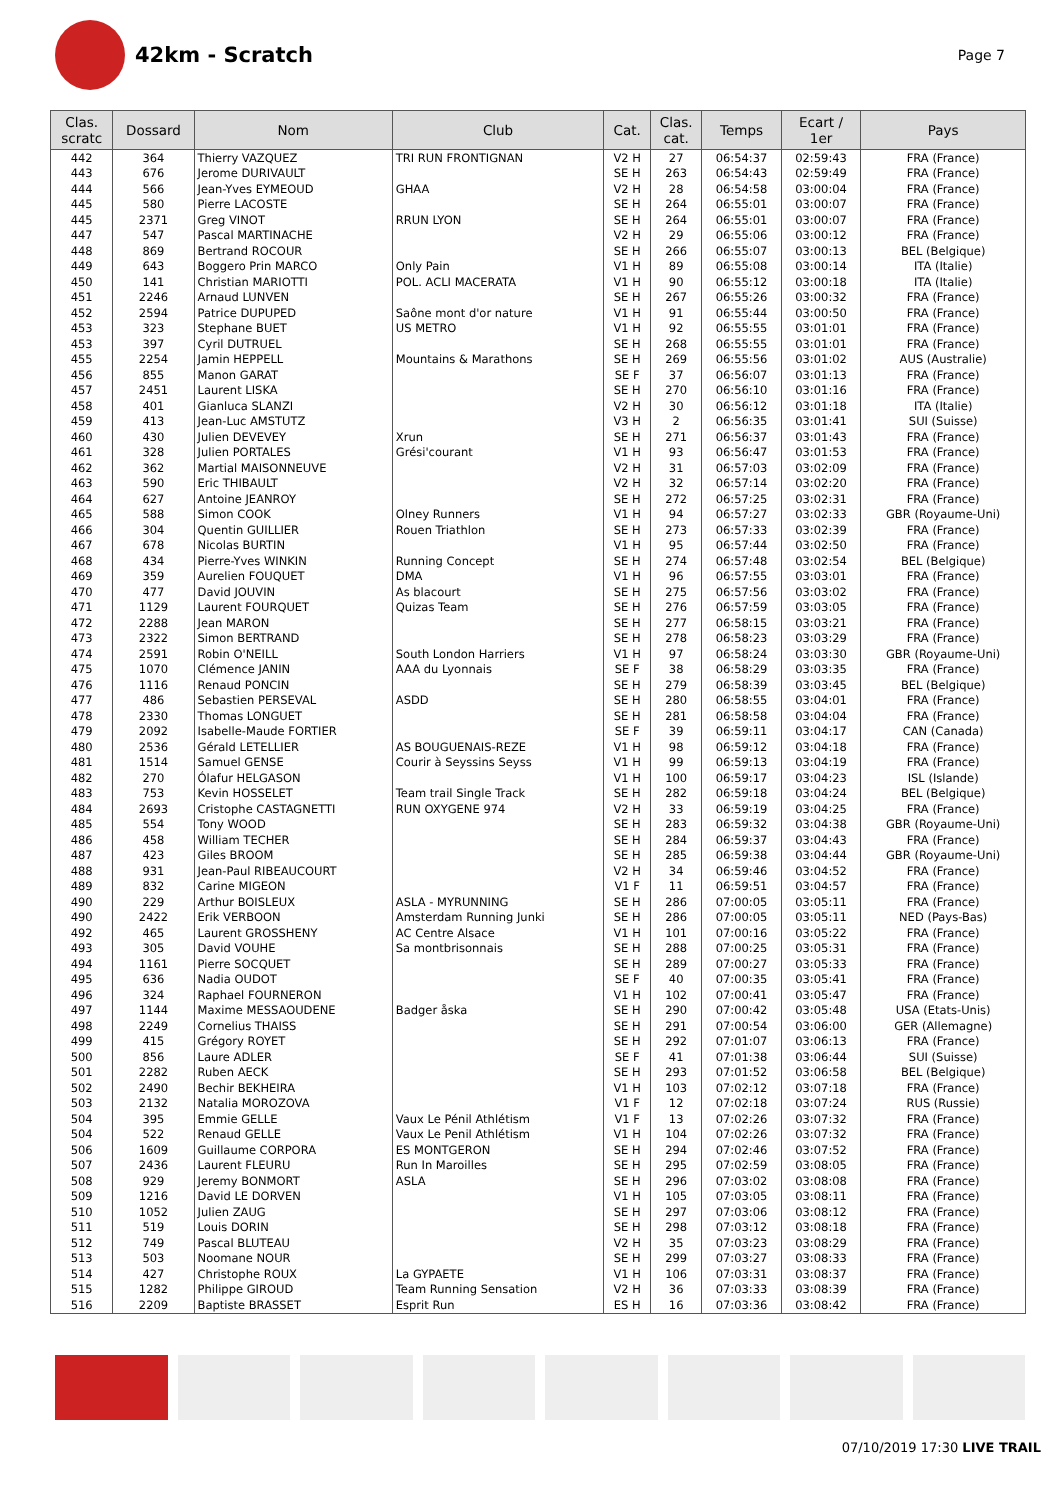42km - Scratch
Page 7
| Clas. scratc | Dossard | Nom | Club | Cat. | Clas. cat. | Temps | Ecart / 1er | Pays |
| --- | --- | --- | --- | --- | --- | --- | --- | --- |
| 442 | 364 | Thierry VAZQUEZ | TRI RUN FRONTIGNAN | V2 H | 27 | 06:54:37 | 02:59:43 | FRA (France) |
| 443 | 676 | Jerome DURIVAULT | | SE H | 263 | 06:54:43 | 02:59:49 | FRA (France) |
| 444 | 566 | Jean-Yves EYMEOUD | GHAA | V2 H | 28 | 06:54:58 | 03:00:04 | FRA (France) |
| 445 | 580 | Pierre LACOSTE | | SE H | 264 | 06:55:01 | 03:00:07 | FRA (France) |
| 445 | 2371 | Greg VINOT | RRUN LYON | SE H | 264 | 06:55:01 | 03:00:07 | FRA (France) |
| 447 | 547 | Pascal MARTINACHE | | V2 H | 29 | 06:55:06 | 03:00:12 | FRA (France) |
| 448 | 869 | Bertrand ROCOUR | | SE H | 266 | 06:55:07 | 03:00:13 | BEL (Belgique) |
| 449 | 643 | Boggero Prin MARCO | Only Pain | V1 H | 89 | 06:55:08 | 03:00:14 | ITA (Italie) |
| 450 | 141 | Christian MARIOTTI | POL. ACLI MACERATA | V1 H | 90 | 06:55:12 | 03:00:18 | ITA (Italie) |
| 451 | 2246 | Arnaud LUNVEN | | SE H | 267 | 06:55:26 | 03:00:32 | FRA (France) |
| 452 | 2594 | Patrice DUPUPED | Saône mont d'or nature | V1 H | 91 | 06:55:44 | 03:00:50 | FRA (France) |
| 453 | 323 | Stephane BUET | US METRO | V1 H | 92 | 06:55:55 | 03:01:01 | FRA (France) |
| 453 | 397 | Cyril DUTRUEL | | SE H | 268 | 06:55:55 | 03:01:01 | FRA (France) |
| 455 | 2254 | Jamin HEPPELL | Mountains & Marathons | SE H | 269 | 06:55:56 | 03:01:02 | AUS (Australie) |
| 456 | 855 | Manon GARAT | | SE F | 37 | 06:56:07 | 03:01:13 | FRA (France) |
| 457 | 2451 | Laurent LISKA | | SE H | 270 | 06:56:10 | 03:01:16 | FRA (France) |
| 458 | 401 | Gianluca SLANZI | | V2 H | 30 | 06:56:12 | 03:01:18 | ITA (Italie) |
| 459 | 413 | Jean-Luc AMSTUTZ | | V3 H | 2 | 06:56:35 | 03:01:41 | SUI (Suisse) |
| 460 | 430 | Julien DEVEVEY | Xrun | SE H | 271 | 06:56:37 | 03:01:43 | FRA (France) |
| 461 | 328 | Julien PORTALES | Grési'courant | V1 H | 93 | 06:56:47 | 03:01:53 | FRA (France) |
| 462 | 362 | Martial MAISONNEUVE | | V2 H | 31 | 06:57:03 | 03:02:09 | FRA (France) |
| 463 | 590 | Eric THIBAULT | | V2 H | 32 | 06:57:14 | 03:02:20 | FRA (France) |
| 464 | 627 | Antoine JEANROY | | SE H | 272 | 06:57:25 | 03:02:31 | FRA (France) |
| 465 | 588 | Simon COOK | Olney Runners | V1 H | 94 | 06:57:27 | 03:02:33 | GBR (Royaume-Uni) |
| 466 | 304 | Quentin GUILLIER | Rouen Triathlon | SE H | 273 | 06:57:33 | 03:02:39 | FRA (France) |
| 467 | 678 | Nicolas BURTIN | | V1 H | 95 | 06:57:44 | 03:02:50 | FRA (France) |
| 468 | 434 | Pierre-Yves WINKIN | Running Concept | SE H | 274 | 06:57:48 | 03:02:54 | BEL (Belgique) |
| 469 | 359 | Aurelien FOUQUET | DMA | V1 H | 96 | 06:57:55 | 03:03:01 | FRA (France) |
| 470 | 477 | David JOUVIN | As blacourt | SE H | 275 | 06:57:56 | 03:03:02 | FRA (France) |
| 471 | 1129 | Laurent FOURQUET | Quizas Team | SE H | 276 | 06:57:59 | 03:03:05 | FRA (France) |
| 472 | 2288 | Jean MARON | | SE H | 277 | 06:58:15 | 03:03:21 | FRA (France) |
| 473 | 2322 | Simon BERTRAND | | SE H | 278 | 06:58:23 | 03:03:29 | FRA (France) |
| 474 | 2591 | Robin O'NEILL | South London Harriers | V1 H | 97 | 06:58:24 | 03:03:30 | GBR (Royaume-Uni) |
| 475 | 1070 | Clémence JANIN | AAA du Lyonnais | SE F | 38 | 06:58:29 | 03:03:35 | FRA (France) |
| 476 | 1116 | Renaud PONCIN | | SE H | 279 | 06:58:39 | 03:03:45 | BEL (Belgique) |
| 477 | 486 | Sebastien PERSEVAL | ASDD | SE H | 280 | 06:58:55 | 03:04:01 | FRA (France) |
| 478 | 2330 | Thomas LONGUET | | SE H | 281 | 06:58:58 | 03:04:04 | FRA (France) |
| 479 | 2092 | Isabelle-Maude FORTIER | | SE F | 39 | 06:59:11 | 03:04:17 | CAN (Canada) |
| 480 | 2536 | Gérald LETELLIER | AS BOUGUENAIS-REZE | V1 H | 98 | 06:59:12 | 03:04:18 | FRA (France) |
| 481 | 1514 | Samuel GENSE | Courir à Seyssins Seyss | V1 H | 99 | 06:59:13 | 03:04:19 | FRA (France) |
| 482 | 270 | Ólafur HELGASON | | V1 H | 100 | 06:59:17 | 03:04:23 | ISL (Islande) |
| 483 | 753 | Kevin HOSSELET | Team trail Single Track | SE H | 282 | 06:59:18 | 03:04:24 | BEL (Belgique) |
| 484 | 2693 | Cristophe CASTAGNETTI | RUN OXYGENE 974 | V2 H | 33 | 06:59:19 | 03:04:25 | FRA (France) |
| 485 | 554 | Tony WOOD | | SE H | 283 | 06:59:32 | 03:04:38 | GBR (Royaume-Uni) |
| 486 | 458 | William TECHER | | SE H | 284 | 06:59:37 | 03:04:43 | FRA (France) |
| 487 | 423 | Giles BROOM | | SE H | 285 | 06:59:38 | 03:04:44 | GBR (Royaume-Uni) |
| 488 | 931 | Jean-Paul RIBEAUCOURT | | V2 H | 34 | 06:59:46 | 03:04:52 | FRA (France) |
| 489 | 832 | Carine MIGEON | | V1 F | 11 | 06:59:51 | 03:04:57 | FRA (France) |
| 490 | 229 | Arthur BOISLEUX | ASLA - MYRUNNING | SE H | 286 | 07:00:05 | 03:05:11 | FRA (France) |
| 490 | 2422 | Erik VERBOON | Amsterdam Running Junki | SE H | 286 | 07:00:05 | 03:05:11 | NED (Pays-Bas) |
| 492 | 465 | Laurent GROSSHENY | AC Centre Alsace | V1 H | 101 | 07:00:16 | 03:05:22 | FRA (France) |
| 493 | 305 | David VOUHE | Sa montbrisonnais | SE H | 288 | 07:00:25 | 03:05:31 | FRA (France) |
| 494 | 1161 | Pierre SOCQUET | | SE H | 289 | 07:00:27 | 03:05:33 | FRA (France) |
| 495 | 636 | Nadia OUDOT | | SE F | 40 | 07:00:35 | 03:05:41 | FRA (France) |
| 496 | 324 | Raphael FOURNERON | | V1 H | 102 | 07:00:41 | 03:05:47 | FRA (France) |
| 497 | 1144 | Maxime MESSAOUDENE | Badger åska | SE H | 290 | 07:00:42 | 03:05:48 | USA (Etats-Unis) |
| 498 | 2249 | Cornelius THAISS | | SE H | 291 | 07:00:54 | 03:06:00 | GER (Allemagne) |
| 499 | 415 | Grégory ROYET | | SE H | 292 | 07:01:07 | 03:06:13 | FRA (France) |
| 500 | 856 | Laure ADLER | | SE F | 41 | 07:01:38 | 03:06:44 | SUI (Suisse) |
| 501 | 2282 | Ruben AECK | | SE H | 293 | 07:01:52 | 03:06:58 | BEL (Belgique) |
| 502 | 2490 | Bechir BEKHEIRA | | V1 H | 103 | 07:02:12 | 03:07:18 | FRA (France) |
| 503 | 2132 | Natalia MOROZOVA | | V1 F | 12 | 07:02:18 | 03:07:24 | RUS (Russie) |
| 504 | 395 | Emmie GELLE | Vaux Le Pénil Athlétism | V1 F | 13 | 07:02:26 | 03:07:32 | FRA (France) |
| 504 | 522 | Renaud GELLE | Vaux Le Penil Athlétism | V1 H | 104 | 07:02:26 | 03:07:32 | FRA (France) |
| 506 | 1609 | Guillaume CORPORA | ES MONTGERON | SE H | 294 | 07:02:46 | 03:07:52 | FRA (France) |
| 507 | 2436 | Laurent FLEURU | Run In Maroilles | SE H | 295 | 07:02:59 | 03:08:05 | FRA (France) |
| 508 | 929 | Jeremy BONMORT | ASLA | SE H | 296 | 07:03:02 | 03:08:08 | FRA (France) |
| 509 | 1216 | David LE DORVEN | | V1 H | 105 | 07:03:05 | 03:08:11 | FRA (France) |
| 510 | 1052 | Julien ZAUG | | SE H | 297 | 07:03:06 | 03:08:12 | FRA (France) |
| 511 | 519 | Louis DORIN | | SE H | 298 | 07:03:12 | 03:08:18 | FRA (France) |
| 512 | 749 | Pascal BLUTEAU | | V2 H | 35 | 07:03:23 | 03:08:29 | FRA (France) |
| 513 | 503 | Noomane NOUR | | SE H | 299 | 07:03:27 | 03:08:33 | FRA (France) |
| 514 | 427 | Christophe ROUX | La GYPAETE | V1 H | 106 | 07:03:31 | 03:08:37 | FRA (France) |
| 515 | 1282 | Philippe GIROUD | Team Running Sensation | V2 H | 36 | 07:03:33 | 03:08:39 | FRA (France) |
| 516 | 2209 | Baptiste BRASSET | Esprit Run | ES H | 16 | 07:03:36 | 03:08:42 | FRA (France) |
07/10/2019 17:30 LIVE TRAIL